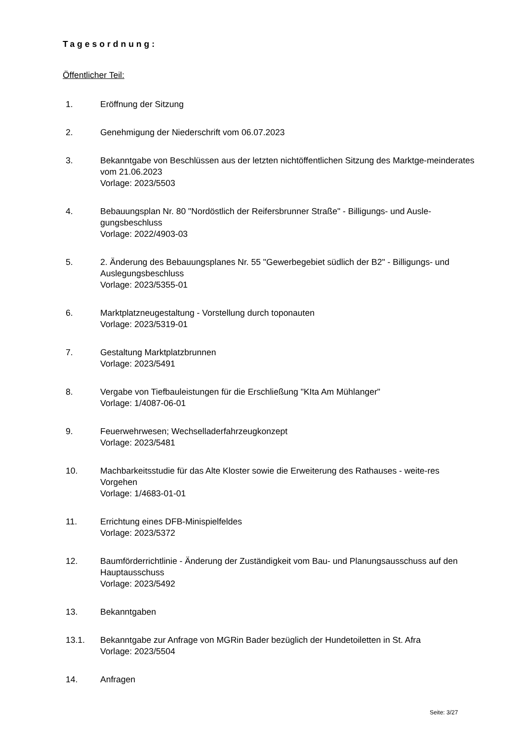Tagesordnung:
Öffentlicher Teil:
1. Eröffnung der Sitzung
2. Genehmigung der Niederschrift vom 06.07.2023
3. Bekanntgabe von Beschlüssen aus der letzten nichtöffentlichen Sitzung des Marktge-meinderates vom 21.06.2023
Vorlage: 2023/5503
4. Bebauungsplan Nr. 80 "Nordöstlich der Reifersbrunner Straße" - Billigungs- und Ausle-gungsbeschluss
Vorlage: 2022/4903-03
5. 2. Änderung des Bebauungsplanes Nr. 55 "Gewerbegebiet südlich der B2" - Billigungs- und Auslegungsbeschluss
Vorlage: 2023/5355-01
6. Marktplatzneugestaltung - Vorstellung durch toponauten
Vorlage: 2023/5319-01
7. Gestaltung Marktplatzbrunnen
Vorlage: 2023/5491
8. Vergabe von Tiefbauleistungen für die Erschließung "KIta Am Mühlanger"
Vorlage: 1/4087-06-01
9. Feuerwehrwesen; Wechselladerfahrzeugkonzept
Vorlage: 2023/5481
10. Machbarkeitsstudie für das Alte Kloster sowie die Erweiterung des Rathauses - weite-res Vorgehen
Vorlage: 1/4683-01-01
11. Errichtung eines DFB-Minispielfeldes
Vorlage: 2023/5372
12. Baumförderrichtlinie - Änderung der Zuständigkeit vom Bau- und Planungsausschuss auf den Hauptausschuss
Vorlage: 2023/5492
13. Bekanntgaben
13.1. Bekanntgabe zur Anfrage von MGRin Bader bezüglich der Hundetoiletten in St. Afra
Vorlage: 2023/5504
14. Anfragen
Seite: 3/27